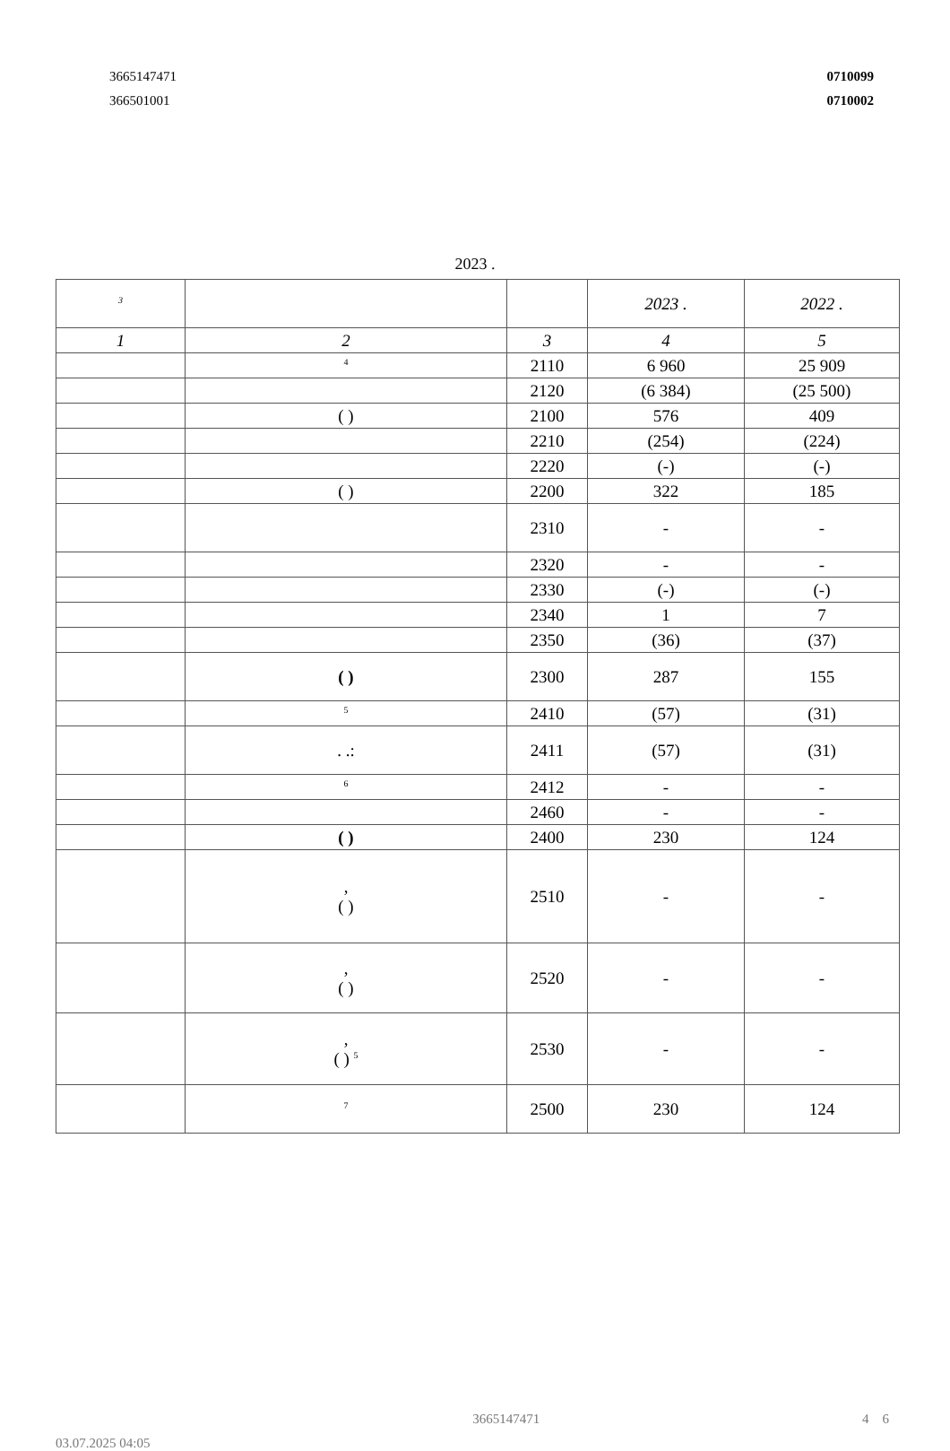3665147471
366501001
0710099
0710002
2023 .
| <sup>3</sup> | | | 2023 . | 2022 . |
| --- | --- | --- | --- | --- |
| 1 | 2 | 3 | 4 | 5 |
| | <sup>4</sup> | 2110 | 6 960 | 25 909 |
| | | 2120 | (6 384) | (25 500) |
| | ( ) | 2100 | 576 | 409 |
| | | 2210 | (254) | (224) |
| | | 2220 | (-) | (-) |
| | ( ) | 2200 | 322 | 185 |
| | | 2310 | - | - |
| | | 2320 | - | - |
| | | 2330 | (-) | (-) |
| | | 2340 | 1 | 7 |
| | | 2350 | (36) | (37) |
| | ( ) | 2300 | 287 | 155 |
| | <sup>5</sup> | 2410 | (57) | (31) |
| | . .: | 2411 | (57) | (31) |
| | <sup>6</sup> | 2412 | - | - |
| | | 2460 | - | - |
| | ( ) | 2400 | 230 | 124 |
| | , ( ) | 2510 | - | - |
| | , ( ) | 2520 | - | - |
| | , ( ) <sup>5</sup> | 2530 | - | - |
| | <sup>7</sup> | 2500 | 230 | 124 |
03.07.2025 04:05
3665147471 4 6